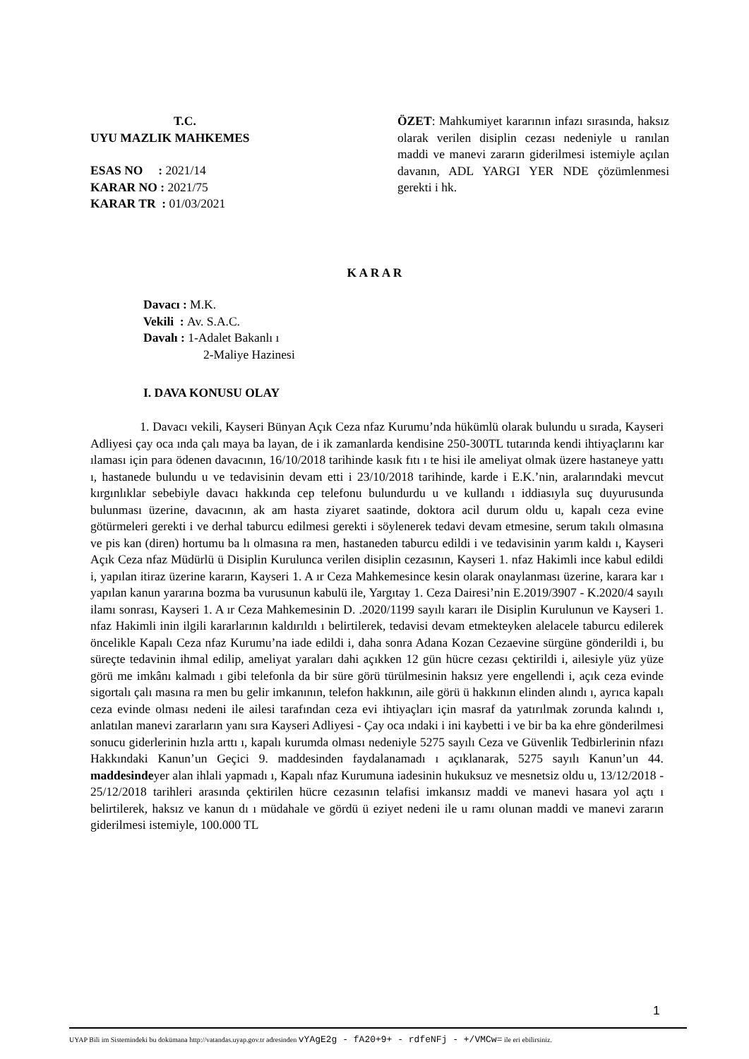T.C.
UYU MAZLIK MAHKEMES
ESAS NO : 2021/14
KARAR NO : 2021/75
KARAR TR : 01/03/2021
ÖZET: Mahkumiyet kararının infazı sırasında, haksız olarak verilen disiplin cezası nedeniyle u ranılan maddi ve manevi zararın giderilmesi istemiyle açılan davanın, ADL YARGI YER NDE çözümlenmesi gerekti i hk.
K A R A R
Davacı : M.K.
Vekili : Av. S.A.C.
Davalı : 1-Adalet Bakanlı ı
2-Maliye Hazinesi
I. DAVA KONUSU OLAY
1. Davacı vekili, Kayseri Bünyan Açık Ceza nfaz Kurumu’nda hükümlü olarak bulundu u sırada, Kayseri Adliyesi çay oca ında çalı maya ba layan, de i ik zamanlarda kendisine 250-300TL tutarında kendi ihtiyaçlarını kar ılaması için para ödenen davacının, 16/10/2018 tarihinde kasık fıtı ı te hisi ile ameliyat olmak üzere hastaneye yattı ı, hastanede bulundu u ve tedavisinin devam etti i 23/10/2018 tarihinde, karde i E.K.’nin, aralarındaki mevcut kırgınlıklar sebebiyle davacı hakkında cep telefonu bulundurdu u ve kullandı ı iddiasıyla suç duyurusunda bulunması üzerine, davacının, ak am hasta ziyaret saatinde, doktora acil durum oldu u, kapalı ceza evine götürmeleri gerekti i ve derhal taburcu edilmesi gerekti i söylenerek tedavi devam etmesine, serum takılı olmasına ve pis kan (diren) hortumu ba lı olmasına ra men, hastaneden taburcu edildi i ve tedavisinin yarım kaldı ı, Kayseri Açık Ceza nfaz Müdürlü ü Disiplin Kurulunca verilen disiplin cezasının, Kayseri 1. nfaz Hakimli ince kabul edildi i, yapılan itiraz üzerine kararın, Kayseri 1. A ır Ceza Mahkemesince kesin olarak onaylanması üzerine, karara kar ı yapılan kanun yararına bozma ba vurusunun kabulü ile, Yargıtay 1. Ceza Dairesi’nin E.2019/3907 - K.2020/4 sayılı ilamı sonrası, Kayseri 1. A ır Ceza Mahkemesinin D. .2020/1199 sayılı kararı ile Disiplin Kurulunun ve Kayseri 1. nfaz Hakimli inin ilgili kararlarının kaldırıldı ı belirtilerek, tedavisi devam etmekteyken alelacele taburcu edilerek öncelikle Kapalı Ceza nfaz Kurumu’na iade edildi i, daha sonra Adana Kozan Cezaevine sürgüne gönderildi i, bu süreçte tedavinin ihmal edilip, ameliyat yaraları dahi açıkken 12 gün hücre cezası çektirildi i, ailesiyle yüz yüze görü me imkânı kalmadı ı gibi telefonla da bir süre görü türülmesinin haksız yere engellendi i, açık ceza evinde sigortalı çalı masına ra men bu gelir imkanının, telefon hakkının, aile görü ü hakkının elinden alındı ı, ayrıca kapalı ceza evinde olması nedeni ile ailesi tarafından ceza evi ihtiyaçları için masraf da yatırılmak zorunda kalındı ı, anlatılan manevi zararların yanı sıra Kayseri Adliyesi - Çay oca ındaki i ini kaybetti i ve bir ba ka ehre gönderilmesi sonucu giderlerinin hızla arttı ı, kapalı kurumda olması nedeniyle 5275 sayılı Ceza ve Güvenlik Tedbirlerinin nfazı Hakkındaki Kanun’un Geçici 9. maddesinden faydalanamadı ı açıklanarak, 5275 sayılı Kanun’un 44. maddesindeyer alan ihlali yapmadı ı, Kapalı nfaz Kurumuna iadesinin hukuksuz ve mesnetsiz oldu u, 13/12/2018 - 25/12/2018 tarihleri arasında çektirilen hücre cezasının telafisi imkansız maddi ve manevi hasara yol açtı ı belirtilerek, haksız ve kanun dı ı müdahale ve gördü ü eziyet nedeni ile u ramı olunan maddi ve manevi zararın giderilmesi istemiyle, 100.000 TL
1
UYAP Bili im Sistemindeki bu dokümana http://vatandas.uyap.gov.tr adresinden vYAgE2g - fA20+9+ - rdfeNFj - +/VMCw= ile eri ebilirsiniz.